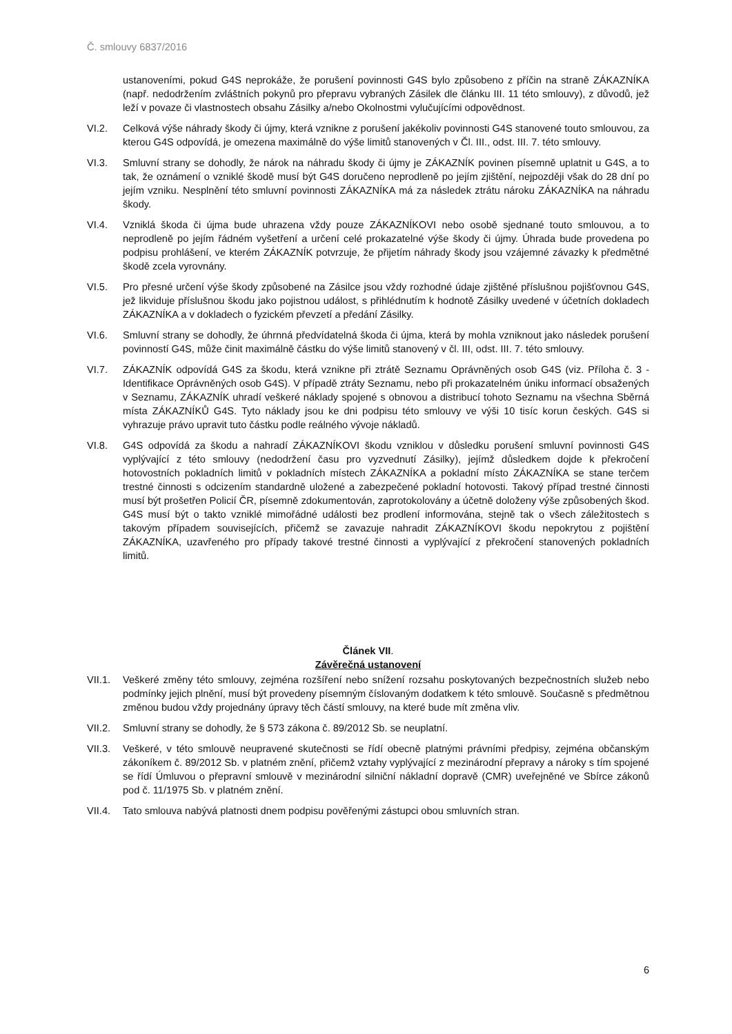Č. smlouvy 6837/2016
ustanoveními, pokud G4S neprokáže, že porušení povinnosti G4S bylo způsobeno z příčin na straně ZÁKAZNÍKA (např. nedodržením zvláštních pokynů pro přepravu vybraných Zásilek dle článku III. 11 této smlouvy), z důvodů, jež leží v povaze či vlastnostech obsahu Zásilky a/nebo Okolnostmi vylučujícími odpovědnost.
VI.2. Celková výše náhrady škody či újmy, která vznikne z porušení jakékoliv povinnosti G4S stanovené touto smlouvou, za kterou G4S odpovídá, je omezena maximálně do výše limitů stanovených v Čl. III., odst. III. 7. této smlouvy.
VI.3. Smluvní strany se dohodly, že nárok na náhradu škody či újmy je ZÁKAZNÍK povinen písemně uplatnit u G4S, a to tak, že oznámení o vzniklé škodě musí být G4S doručeno neprodleně po jejím zjištění, nejpozději však do 28 dní po jejím vzniku. Nesplnění této smluvní povinnosti ZÁKAZNÍKA má za následek ztrátu nároku ZÁKAZNÍKA na náhradu škody.
VI.4. Vzniklá škoda či újma bude uhrazena vždy pouze ZÁKAZNÍKOVI nebo osobě sjednané touto smlouvou, a to neprodleně po jejím řádném vyšetření a určení celé prokazatelné výše škody či újmy. Úhrada bude provedena po podpisu prohlášení, ve kterém ZÁKAZNÍK potvrzuje, že přijetím náhrady škody jsou vzájemné závazky k předmětné škodě zcela vyrovnány.
VI.5. Pro přesné určení výše škody způsobené na Zásilce jsou vždy rozhodné údaje zjištěné příslušnou pojišťovnou G4S, jež likviduje příslušnou škodu jako pojistnou událost, s přihlédnutím k hodnotě Zásilky uvedené v účetních dokladech ZÁKAZNÍKA a v dokladech o fyzickém převzetí a předání Zásilky.
VI.6. Smluvní strany se dohodly, že úhrnná předvídatelná škoda či újma, která by mohla vzniknout jako následek porušení povinností G4S, může činit maximálně částku do výše limitů stanovený v čl. III, odst. III. 7. této smlouvy.
VI.7. ZÁKAZNÍK odpovídá G4S za škodu, která vznikne při ztrátě Seznamu Oprávněných osob G4S (viz. Příloha č. 3 - Identifikace Oprávněných osob G4S). V případě ztráty Seznamu, nebo při prokazatelném úniku informací obsažených v Seznamu, ZÁKAZNÍK uhradí veškeré náklady spojené s obnovou a distribucí tohoto Seznamu na všechna Sběrná místa ZÁKAZNÍKŮ G4S. Tyto náklady jsou ke dni podpisu této smlouvy ve výši 10 tisíc korun českých. G4S si vyhrazuje právo upravit tuto částku podle reálného vývoje nákladů.
VI.8. G4S odpovídá za škodu a nahradí ZÁKAZNÍKOVI škodu vzniklou v důsledku porušení smluvní povinnosti G4S vyplývající z této smlouvy (nedodržení času pro vyzvednutí Zásilky), jejímž důsledkem dojde k překročení hotovostních pokladních limitů v pokladních místech ZÁKAZNÍKA a pokladní místo ZÁKAZNÍKA se stane terčem trestné činnosti s odcizením standardně uložené a zabezpečené pokladní hotovosti. Takový případ trestné činnosti musí být prošetřen Policií ČR, písemně zdokumentován, zaprotokolovány a účetně doloženy výše způsobených škod. G4S musí být o takto vzniklé mimořádné události bez prodlení informována, stejně tak o všech záležitostech s takovým případem souvisejících, přičemž se zavazuje nahradit ZÁKAZNÍKOVI škodu nepokrytou z pojištění ZÁKAZNÍKA, uzavřeného pro případy takové trestné činnosti a vyplývající z překročení stanovených pokladních limitů.
Článek VII.
Závěrečná ustanovení
VII.1.
Veškeré změny této smlouvy, zejména rozšíření nebo snížení rozsahu poskytovaných bezpečnostních služeb nebo podmínky jejich plnění, musí být provedeny písemným číslovaným dodatkem k této smlouvě. Současně s předmětnou změnou budou vždy projednány úpravy těch částí smlouvy, na které bude mít změna vliv.
VII.2.
Smluvní strany se dohodly, že § 573 zákona č. 89/2012 Sb. se neuplatní.
VII.3.
Veškeré, v této smlouvě neupravené skutečnosti se řídí obecně platnými právními předpisy, zejména občanským zákoníkem č. 89/2012 Sb. v platném znění, přičemž vztahy vyplývající z mezinárodní přepravy a nároky s tím spojené se řídí Úmluvou o přepravní smlouvě v mezinárodní silniční nákladní dopravě (CMR) uveřejněné ve Sbírce zákonů pod č. 11/1975 Sb. v platném znění.
VII.4.
Tato smlouva nabývá platnosti dnem podpisu pověřenými zástupci obou smluvních stran.
6